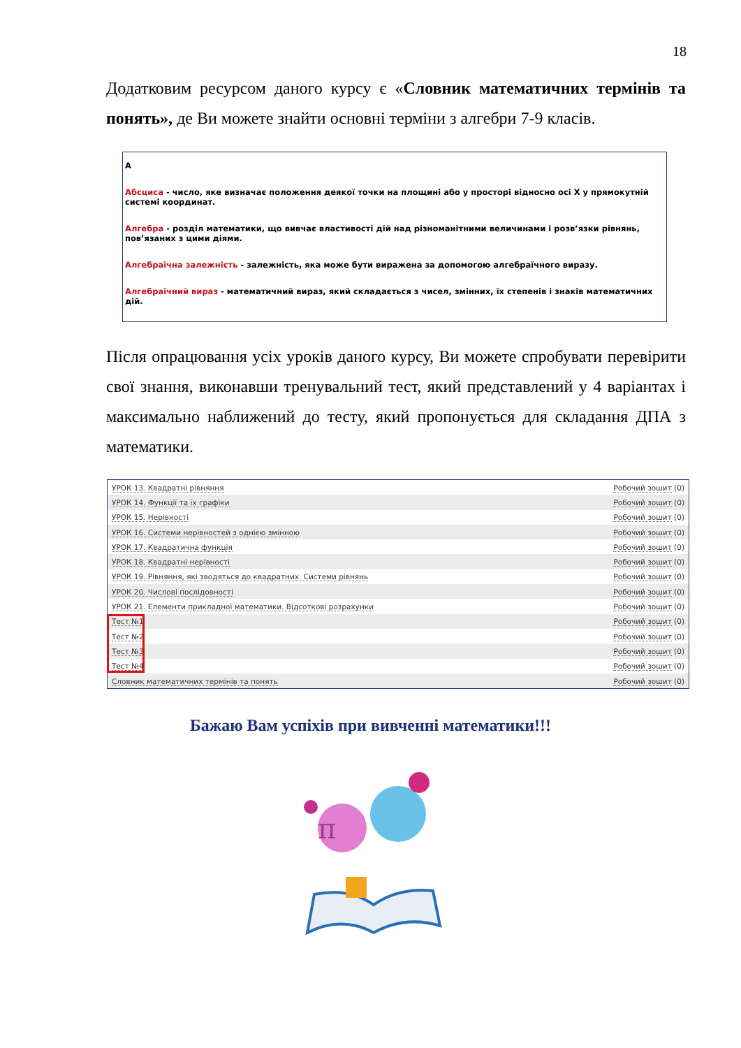18
Додатковим ресурсом даного курсу є «Словник математичних термінів та понять», де Ви можете знайти основні терміни з алгебри 7-9 класів.
А
Абсциса - число, яке визначає положення деякої точки на площині або у просторі відносно осі X у прямокутній системі координат.
Алгебра - розділ математики, що вивчає властивості дій над різноманітними величинами і розв’язки рівнянь, пов’язаних з цими діями.
Алгебраїчна залежність - залежність, яка може бути виражена за допомогою алгебраїчного виразу.
Алгебраїчний вираз - математичний вираз, який складається з чисел, змінних, їх степенів і знаків математичних дій.
Після опрацювання усіх уроків даного курсу, Ви можете спробувати перевірити свої знання, виконавши тренувальний тест, який представлений у 4 варіантах і максимально наближений до тесту, який пропонується для складання ДПА з математики.
| УРОК 13. Квадратні рівняння | Робочий зошит (0) |
| УРОК 14. Функції та їх графіки | Робочий зошит (0) |
| УРОК 15. Нерівності | Робочий зошит (0) |
| УРОК 16. Системи нерівностей з однією змінною | Робочий зошит (0) |
| УРОК 17. Квадратична функція | Робочий зошит (0) |
| УРОК 18. Квадратні нерівності | Робочий зошит (0) |
| УРОК 19. Рівняння, які зводяться до квадратних. Системи рівнянь | Робочий зошит (0) |
| УРОК 20. Числові послідовності | Робочий зошит (0) |
| УРОК 21. Елементи прикладної математики. Відсоткові розрахунки | Робочий зошит (0) |
| Тест №1 | Робочий зошит (0) |
| Тест №2 | Робочий зошит (0) |
| Тест №3 | Робочий зошит (0) |
| Тест №4 | Робочий зошит (0) |
| Словник математичних термінів та понять | Робочий зошит (0) |
Бажаю Вам успіхів при вивченні математики!!!
π